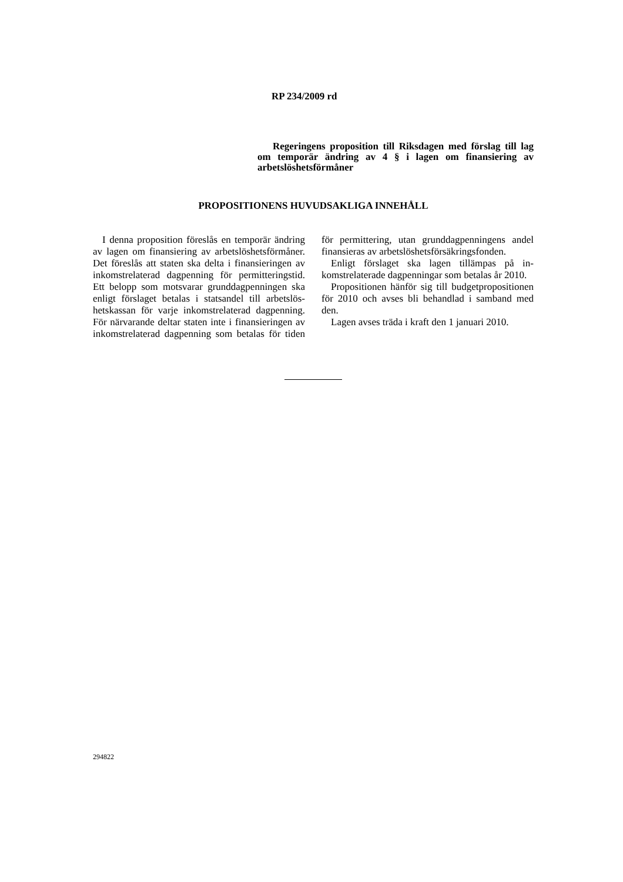RP 234/2009 rd
Regeringens proposition till Riksdagen med förslag till lag om temporär ändring av 4 § i lagen om finansiering av arbetslöshetsförmåner
PROPOSITIONENS HUVUDSAKLIGA INNEHÅLL
I denna proposition föreslås en temporär ändring av lagen om finansiering av arbets­löshetsförmåner. Det föreslås att staten ska delta i finansieringen av inkomstrelaterad dagpenning för permitteringstid. Ett belopp som motsvarar grunddagpenningen ska enligt förslaget betalas i statsandel till arbetslös­hetskassan för varje inkomstrelaterad dag­penning. För närvarande deltar staten inte i finansieringen av inkomstrelaterad dagpen­ning som betalas för tiden för permittering, utan grunddagpenningens andel finansieras av arbetslöshetsförsäkringsfonden.
Enligt förslaget ska lagen tillämpas på in­komstrelaterade dagpenningar som betalas år 2010.
Propositionen hänför sig till budgetproposi­tionen för 2010 och avses bli behandlad i samband med den.
Lagen avses träda i kraft den 1 januari 2010.
294822